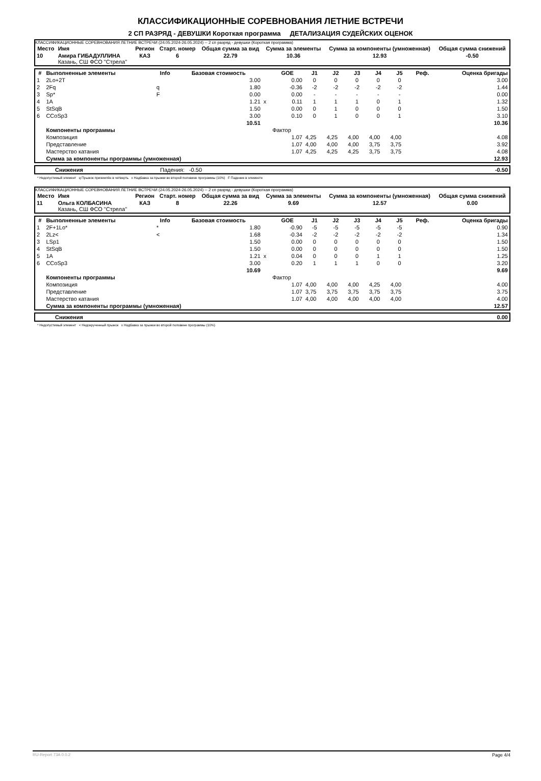КЛАССИФИКАЦИОННЫЕ СОРЕВНОВАНИЯ ЛЕТНИЕ ВСТРЕЧИ
2 СП РАЗРЯД - ДЕВУШКИ Короткая программа ДЕТАЛИЗАЦИЯ СУДЕЙСКИХ ОЦЕНОК
КЛАССИФИКАЦИОННЫЕ СОРЕВНОВАНИЯ ЛЕТНИЕ ВСТРЕЧИ (24.05.2024-26.05.2024) -- 2 сп разряд - девушки (Короткая программа)
| Место | Имя | Регион | Старт. номер | Общая сумма за вид | Сумма за элементы | Сумма за компоненты (умноженная) | Общая сумма снижений |
| --- | --- | --- | --- | --- | --- | --- | --- |
| 10 | Амира ГИБАДУЛЛИНА Казань, СШ ФСО "Стрела" | КАЗ | 6 | 22.79 | 10.36 | 12.93 | -0.50 |
| # | Выполненные элементы | Info | Базовая стоимость | | GOE | J1 | J2 | J3 | J4 | J5 | Реф. | Оценка бригады |
| --- | --- | --- | --- | --- | --- | --- | --- | --- | --- | --- | --- | --- |
| 1 | 2Lo+2T | | 3.00 | | 0.00 | 0 | 0 | 0 | 0 | 0 | | 3.00 |
| 2 | 2Fq | q | 1.80 | | -0.36 | -2 | -2 | -2 | -2 | -2 | | 1.44 |
| 3 | Sp* | F | 0.00 | | 0.00 | - | - | - | - | - | | 0.00 |
| 4 | 1A | | 1.21 | x | 0.11 | 1 | 1 | 1 | 0 | 1 | | 1.32 |
| 5 | StSqB | | 1.50 | | 0.00 | 0 | 1 | 0 | 0 | 0 | | 1.50 |
| 6 | CCoSp3 | | 3.00 | | 0.10 | 0 | 1 | 0 | 0 | 1 | | 3.10 |
| | | | 10.51 | | | | | | | | | 10.36 |
| | Компоненты программы | | | | Фактор | | | | | | | |
| | Композиция | | | | 1.07 | 4,25 | 4,25 | 4,00 | 4,00 | 4,00 | | 4.08 |
| | Представление | | | | 1.07 | 4,00 | 4,00 | 4,00 | 3,75 | 3,75 | | 3.92 |
| | Мастерство катания | | | | 1.07 | 4,25 | 4,25 | 4,25 | 3,75 | 3,75 | | 4.08 |
| | Сумма за компоненты программы (умноженная) | | | | | | | | | | | 12.93 |
| | Снижения | Падения: -0.50 | -0.50 |
* Недопустимый элемент q Прыжок приземлён в четверть x Надбавка за прыжки во второй половине программы (10%) F Падение в элементе
КЛАССИФИКАЦИОННЫЕ СОРЕВНОВАНИЯ ЛЕТНИЕ ВСТРЕЧИ (24.05.2024-26.05.2024) -- 2 сп разряд - девушки (Короткая программа)
| Место | Имя | Регион | Старт. номер | Общая сумма за вид | Сумма за элементы | Сумма за компоненты (умноженная) | Общая сумма снижений |
| --- | --- | --- | --- | --- | --- | --- | --- |
| 11 | Ольга КОЛБАСИНА Казань, СШ ФСО "Стрела" | КАЗ | 8 | 22.26 | 9.69 | 12.57 | 0.00 |
| # | Выполненные элементы | Info | Базовая стоимость | | GOE | J1 | J2 | J3 | J4 | J5 | Реф. | Оценка бригады |
| --- | --- | --- | --- | --- | --- | --- | --- | --- | --- | --- | --- | --- |
| 1 | 2F+1Lo* | * | 1.80 | | -0.90 | -5 | -5 | -5 | -5 | -5 | | 0.90 |
| 2 | 2Lz< | < | 1.68 | | -0.34 | -2 | -2 | -2 | -2 | -2 | | 1.34 |
| 3 | LSp1 | | 1.50 | | 0.00 | 0 | 0 | 0 | 0 | 0 | | 1.50 |
| 4 | StSqB | | 1.50 | | 0.00 | 0 | 0 | 0 | 0 | 0 | | 1.50 |
| 5 | 1A | | 1.21 | x | 0.04 | 0 | 0 | 0 | 1 | 1 | | 1.25 |
| 6 | CCoSp3 | | 3.00 | | 0.20 | 1 | 1 | 1 | 0 | 0 | | 3.20 |
| | | | 10.69 | | | | | | | | | 9.69 |
| | Компоненты программы | | | | Фактор | | | | | | | |
| | Композиция | | | | 1.07 | 4,00 | 4,00 | 4,00 | 4,25 | 4,00 | | 4.00 |
| | Представление | | | | 1.07 | 3,75 | 3,75 | 3,75 | 3,75 | 3,75 | | 3.75 |
| | Мастерство катания | | | | 1.07 | 4,00 | 4,00 | 4,00 | 4,00 | 4,00 | | 4.00 |
| | Сумма за компоненты программы (умноженная) | | | | | | | | | | | 12.57 |
| | Снижения | 0.00 |
* Недопустимый элемент < Недокрученный прыжок x Надбавка за прыжки во второй половине программы (10%)
RU-Report 73A 0.0.2 Page 4/4